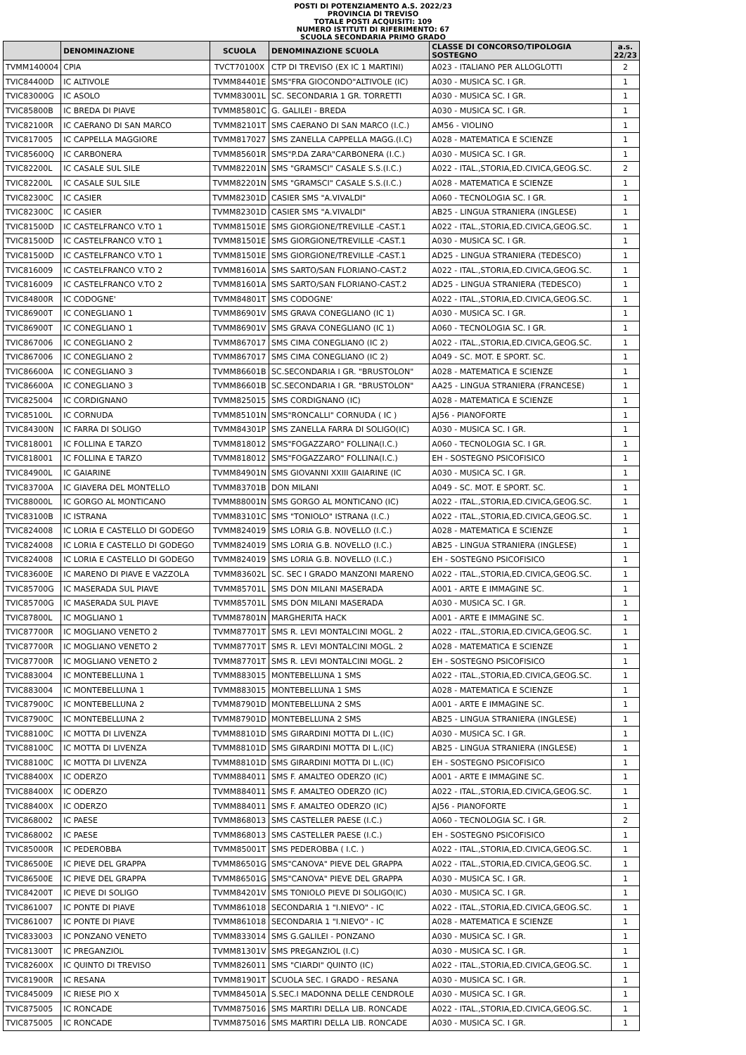POSTI DI POTENZIAMENTO A.S. 2022/23
PROVINCIA DI TREVISO
TOTALE POSTI ACQUISITI: 109
NUMERO ISTITUTI DI RIFERIMENTO: 67
SCUOLA SECONDARIA PRIMO GRADO
| | DENOMINAZIONE | SCUOLA | DENOMINAZIONE SCUOLA | CLASSE DI CONCORSO/TIPOLOGIA SOSTEGNO | a.s. 22/23 |
| --- | --- | --- | --- | --- | --- |
| TVMM140004 | CPIA | TVCT70100X | CTP DI TREVISO (EX IC 1 MARTINI) | A023 - ITALIANO PER ALLOGLOTTI | 2 |
| TVIC84400D | IC ALTIVOLE | TVMM84401E | SMS"FRA GIOCONDO"ALTIVOLE (IC) | A030 - MUSICA SC. I GR. | 1 |
| TVIC83000G | IC ASOLO | TVMM83001L | SC. SECONDARIA 1 GR. TORRETTI | A030 - MUSICA SC. I GR. | 1 |
| TVIC85800B | IC BREDA DI PIAVE | TVMM85801C | G. GALILEI - BREDA | A030 - MUSICA SC. I GR. | 1 |
| TVIC82100R | IC CAERANO DI SAN MARCO | TVMM82101T | SMS CAERANO DI SAN MARCO (I.C.) | AM56 - VIOLINO | 1 |
| TVIC817005 | IC CAPPELLA MAGGIORE | TVMM817027 | SMS ZANELLA CAPPELLA MAGG.(I.C) | A028 - MATEMATICA E SCIENZE | 1 |
| TVIC85600Q | IC CARBONERA | TVMM85601R | SMS"P.DA ZARA"CARBONERA (I.C.) | A030 - MUSICA SC. I GR. | 1 |
| TVIC82200L | IC CASALE SUL SILE | TVMM82201N | SMS "GRAMSCI" CASALE S.S.(I.C.) | A022 - ITAL.,STORIA,ED.CIVICA,GEOG.SC. | 2 |
| TVIC82200L | IC CASALE SUL SILE | TVMM82201N | SMS "GRAMSCI" CASALE S.S.(I.C.) | A028 - MATEMATICA E SCIENZE | 1 |
| TVIC82300C | IC CASIER | TVMM82301D | CASIER SMS "A.VIVALDI" | A060 - TECNOLOGIA SC. I GR. | 1 |
| TVIC82300C | IC CASIER | TVMM82301D | CASIER SMS "A.VIVALDI" | AB25 - LINGUA STRANIERA (INGLESE) | 1 |
| TVIC81500D | IC CASTELFRANCO V.TO 1 | TVMM81501E | SMS GIORGIONE/TREVILLE -CAST.1 | A022 - ITAL.,STORIA,ED.CIVICA,GEOG.SC. | 1 |
| TVIC81500D | IC CASTELFRANCO V.TO 1 | TVMM81501E | SMS GIORGIONE/TREVILLE -CAST.1 | A030 - MUSICA SC. I GR. | 1 |
| TVIC81500D | IC CASTELFRANCO V.TO 1 | TVMM81501E | SMS GIORGIONE/TREVILLE -CAST.1 | AD25 - LINGUA STRANIERA (TEDESCO) | 1 |
| TVIC816009 | IC CASTELFRANCO V.TO 2 | TVMM81601A | SMS SARTO/SAN FLORIANO-CAST.2 | A022 - ITAL.,STORIA,ED.CIVICA,GEOG.SC. | 1 |
| TVIC816009 | IC CASTELFRANCO V.TO 2 | TVMM81601A | SMS SARTO/SAN FLORIANO-CAST.2 | AD25 - LINGUA STRANIERA (TEDESCO) | 1 |
| TVIC84800R | IC CODOGNE' | TVMM84801T | SMS CODOGNE' | A022 - ITAL.,STORIA,ED.CIVICA,GEOG.SC. | 1 |
| TVIC86900T | IC CONEGLIANO 1 | TVMM86901V | SMS GRAVA CONEGLIANO (IC 1) | A030 - MUSICA SC. I GR. | 1 |
| TVIC86900T | IC CONEGLIANO 1 | TVMM86901V | SMS GRAVA CONEGLIANO (IC 1) | A060 - TECNOLOGIA SC. I GR. | 1 |
| TVIC867006 | IC CONEGLIANO 2 | TVMM867017 | SMS CIMA CONEGLIANO (IC 2) | A022 - ITAL.,STORIA,ED.CIVICA,GEOG.SC. | 1 |
| TVIC867006 | IC CONEGLIANO 2 | TVMM867017 | SMS CIMA CONEGLIANO (IC 2) | A049 - SC. MOT. E SPORT. SC. | 1 |
| TVIC86600A | IC CONEGLIANO 3 | TVMM86601B | SC.SECONDARIA I GR. "BRUSTOLON" | A028 - MATEMATICA E SCIENZE | 1 |
| TVIC86600A | IC CONEGLIANO 3 | TVMM86601B | SC.SECONDARIA I GR. "BRUSTOLON" | AA25 - LINGUA STRANIERA (FRANCESE) | 1 |
| TVIC825004 | IC CORDIGNANO | TVMM825015 | SMS CORDIGNANO (IC) | A028 - MATEMATICA E SCIENZE | 1 |
| TVIC85100L | IC CORNUDA | TVMM85101N | SMS"RONCALLI" CORNUDA ( IC ) | AJ56 - PIANOFORTE | 1 |
| TVIC84300N | IC FARRA DI SOLIGO | TVMM84301P | SMS ZANELLA FARRA DI SOLIGO(IC) | A030 - MUSICA SC. I GR. | 1 |
| TVIC818001 | IC FOLLINA E TARZO | TVMM818012 | SMS"FOGAZZARO" FOLLINA(I.C.) | A060 - TECNOLOGIA SC. I GR. | 1 |
| TVIC818001 | IC FOLLINA E TARZO | TVMM818012 | SMS"FOGAZZARO" FOLLINA(I.C.) | EH - SOSTEGNO PSICOFISICO | 1 |
| TVIC84900L | IC GAIARINE | TVMM84901N | SMS GIOVANNI XXIII GAIARINE (IC | A030 - MUSICA SC. I GR. | 1 |
| TVIC83700A | IC GIAVERA DEL MONTELLO | TVMM83701B | DON MILANI | A049 - SC. MOT. E SPORT. SC. | 1 |
| TVIC88000L | IC GORGO AL MONTICANO | TVMM88001N | SMS GORGO AL MONTICANO (IC) | A022 - ITAL.,STORIA,ED.CIVICA,GEOG.SC. | 1 |
| TVIC83100B | IC ISTRANA | TVMM83101C | SMS "TONIOLO" ISTRANA (I.C.) | A022 - ITAL.,STORIA,ED.CIVICA,GEOG.SC. | 1 |
| TVIC824008 | IC LORIA E CASTELLO DI GODEGO | TVMM824019 | SMS LORIA G.B. NOVELLO (I.C.) | A028 - MATEMATICA E SCIENZE | 1 |
| TVIC824008 | IC LORIA E CASTELLO DI GODEGO | TVMM824019 | SMS LORIA G.B. NOVELLO (I.C.) | AB25 - LINGUA STRANIERA (INGLESE) | 1 |
| TVIC824008 | IC LORIA E CASTELLO DI GODEGO | TVMM824019 | SMS LORIA G.B. NOVELLO (I.C.) | EH - SOSTEGNO PSICOFISICO | 1 |
| TVIC83600E | IC MARENO DI PIAVE E VAZZOLA | TVMM83602L | SC. SEC I GRADO MANZONI MARENO | A022 - ITAL.,STORIA,ED.CIVICA,GEOG.SC. | 1 |
| TVIC85700G | IC MASERADA SUL PIAVE | TVMM85701L | SMS DON MILANI MASERADA | A001 - ARTE E IMMAGINE SC. | 1 |
| TVIC85700G | IC MASERADA SUL PIAVE | TVMM85701L | SMS DON MILANI MASERADA | A030 - MUSICA SC. I GR. | 1 |
| TVIC87800L | IC MOGLIANO 1 | TVMM87801N | MARGHERITA HACK | A001 - ARTE E IMMAGINE SC. | 1 |
| TVIC87700R | IC MOGLIANO VENETO 2 | TVMM87701T | SMS R. LEVI MONTALCINI MOGL. 2 | A022 - ITAL.,STORIA,ED.CIVICA,GEOG.SC. | 1 |
| TVIC87700R | IC MOGLIANO VENETO 2 | TVMM87701T | SMS R. LEVI MONTALCINI MOGL. 2 | A028 - MATEMATICA E SCIENZE | 1 |
| TVIC87700R | IC MOGLIANO VENETO 2 | TVMM87701T | SMS R. LEVI MONTALCINI MOGL. 2 | EH - SOSTEGNO PSICOFISICO | 1 |
| TVIC883004 | IC MONTEBELLUNA 1 | TVMM883015 | MONTEBELLUNA 1 SMS | A022 - ITAL.,STORIA,ED.CIVICA,GEOG.SC. | 1 |
| TVIC883004 | IC MONTEBELLUNA 1 | TVMM883015 | MONTEBELLUNA 1 SMS | A028 - MATEMATICA E SCIENZE | 1 |
| TVIC87900C | IC MONTEBELLUNA 2 | TVMM87901D | MONTEBELLUNA 2 SMS | A001 - ARTE E IMMAGINE SC. | 1 |
| TVIC87900C | IC MONTEBELLUNA 2 | TVMM87901D | MONTEBELLUNA 2 SMS | AB25 - LINGUA STRANIERA (INGLESE) | 1 |
| TVIC88100C | IC MOTTA DI LIVENZA | TVMM88101D | SMS GIRARDINI MOTTA DI L.(IC) | A030 - MUSICA SC. I GR. | 1 |
| TVIC88100C | IC MOTTA DI LIVENZA | TVMM88101D | SMS GIRARDINI MOTTA DI L.(IC) | AB25 - LINGUA STRANIERA (INGLESE) | 1 |
| TVIC88100C | IC MOTTA DI LIVENZA | TVMM88101D | SMS GIRARDINI MOTTA DI L.(IC) | EH - SOSTEGNO PSICOFISICO | 1 |
| TVIC88400X | IC ODERZO | TVMM884011 | SMS F. AMALTEO ODERZO (IC) | A001 - ARTE E IMMAGINE SC. | 1 |
| TVIC88400X | IC ODERZO | TVMM884011 | SMS F. AMALTEO ODERZO (IC) | A022 - ITAL.,STORIA,ED.CIVICA,GEOG.SC. | 1 |
| TVIC88400X | IC ODERZO | TVMM884011 | SMS F. AMALTEO ODERZO (IC) | AJ56 - PIANOFORTE | 1 |
| TVIC868002 | IC PAESE | TVMM868013 | SMS CASTELLER PAESE (I.C.) | A060 - TECNOLOGIA SC. I GR. | 2 |
| TVIC868002 | IC PAESE | TVMM868013 | SMS CASTELLER PAESE (I.C.) | EH - SOSTEGNO PSICOFISICO | 1 |
| TVIC85000R | IC PEDEROBBA | TVMM85001T | SMS PEDEROBBA ( I.C. ) | A022 - ITAL.,STORIA,ED.CIVICA,GEOG.SC. | 1 |
| TVIC86500E | IC PIEVE DEL GRAPPA | TVMM86501G | SMS"CANOVA" PIEVE DEL GRAPPA | A022 - ITAL.,STORIA,ED.CIVICA,GEOG.SC. | 1 |
| TVIC86500E | IC PIEVE DEL GRAPPA | TVMM86501G | SMS"CANOVA" PIEVE DEL GRAPPA | A030 - MUSICA SC. I GR. | 1 |
| TVIC84200T | IC PIEVE DI SOLIGO | TVMM84201V | SMS TONIOLO PIEVE DI SOLIGO(IC) | A030 - MUSICA SC. I GR. | 1 |
| TVIC861007 | IC PONTE DI PIAVE | TVMM861018 | SECONDARIA 1 "I.NIEVO" - IC | A022 - ITAL.,STORIA,ED.CIVICA,GEOG.SC. | 1 |
| TVIC861007 | IC PONTE DI PIAVE | TVMM861018 | SECONDARIA 1 "I.NIEVO" - IC | A028 - MATEMATICA E SCIENZE | 1 |
| TVIC833003 | IC PONZANO VENETO | TVMM833014 | SMS G.GALILEI - PONZANO | A030 - MUSICA SC. I GR. | 1 |
| TVIC81300T | IC PREGANZIOL | TVMM81301V | SMS PREGANZIOL (I.C) | A030 - MUSICA SC. I GR. | 1 |
| TVIC82600X | IC QUINTO DI TREVISO | TVMM826011 | SMS "CIARDI" QUINTO (IC) | A022 - ITAL.,STORIA,ED.CIVICA,GEOG.SC. | 1 |
| TVIC81900R | IC RESANA | TVMM81901T | SCUOLA SEC. I GRADO - RESANA | A030 - MUSICA SC. I GR. | 1 |
| TVIC845009 | IC RIESE PIO X | TVMM84501A | S.SEC.I MADONNA DELLE CENDROLE | A030 - MUSICA SC. I GR. | 1 |
| TVIC875005 | IC RONCADE | TVMM875016 | SMS MARTIRI DELLA LIB. RONCADE | A022 - ITAL.,STORIA,ED.CIVICA,GEOG.SC. | 1 |
| TVIC875005 | IC RONCADE | TVMM875016 | SMS MARTIRI DELLA LIB. RONCADE | A030 - MUSICA SC. I GR. | 1 |